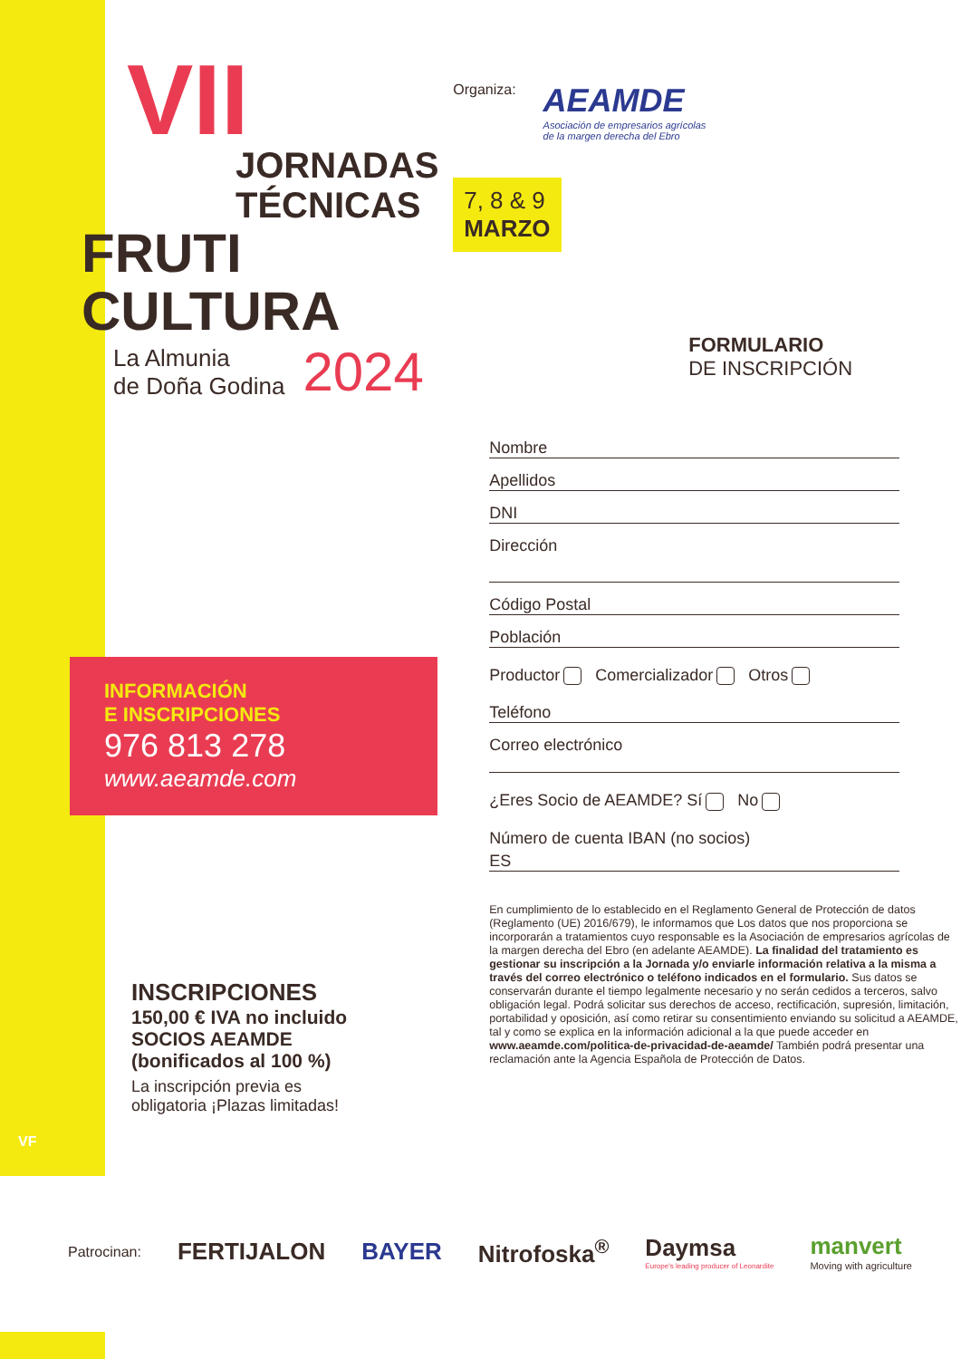VII
JORNADAS
TÉCNICAS
FRUTI
CULTURA
La Almunia
de Doña Godina
2024
INFORMACIÓN
E INSCRIPCIONES
976 813 278
www.aeamde.com
INSCRIPCIONES
150,00 € IVA no incluido
SOCIOS AEAMDE
(bonificados al 100 %)
La inscripción previa es
obligatoria ¡Plazas limitadas!
VF
Organiza:
AEAMDE
Asociación de empresarios agrícolas
de la margen derecha del Ebro
7, 8 & 9
MARZO
FORMULARIO
DE INSCRIPCIÓN
Nombre
Apellidos
DNI
Dirección
Código Postal
Población
Productor Comercializador Otros
Teléfono
Correo electrónico
¿Eres Socio de AEAMDE? Sí No
Número de cuenta IBAN (no socios)
ES
En cumplimiento de lo establecido en el Reglamento General de Protección de datos (Reglamento (UE) 2016/679), le informamos que Los datos que nos proporciona se incorporarán a tratamientos cuyo responsable es la Asociación de empresarios agrícolas de la margen derecha del Ebro (en adelante AEAMDE). La finalidad del tratamiento es gestionar su inscripción a la Jornada y/o enviarle información relativa a la misma a través del correo electrónico o teléfono indicados en el formulario. Sus datos se conservarán durante el tiempo legalmente necesario y no serán cedidos a terceros, salvo obligación legal. Podrá solicitar sus derechos de acceso, rectificación, supresión, limitación, portabilidad y oposición, así como retirar su consentimiento enviando su solicitud a AEAMDE, tal y como se explica en la información adicional a la que puede acceder en www.aeamde.com/politica-de-privacidad-de-aeamde/ También podrá presentar una reclamación ante la Agencia Española de Protección de Datos.
Patrocinan: FERTIJALON BAYER Nitrofoska<sup>®</sup>
Daymsa
Europe's leading producer of Leonardite
manvert
Moving with agriculture